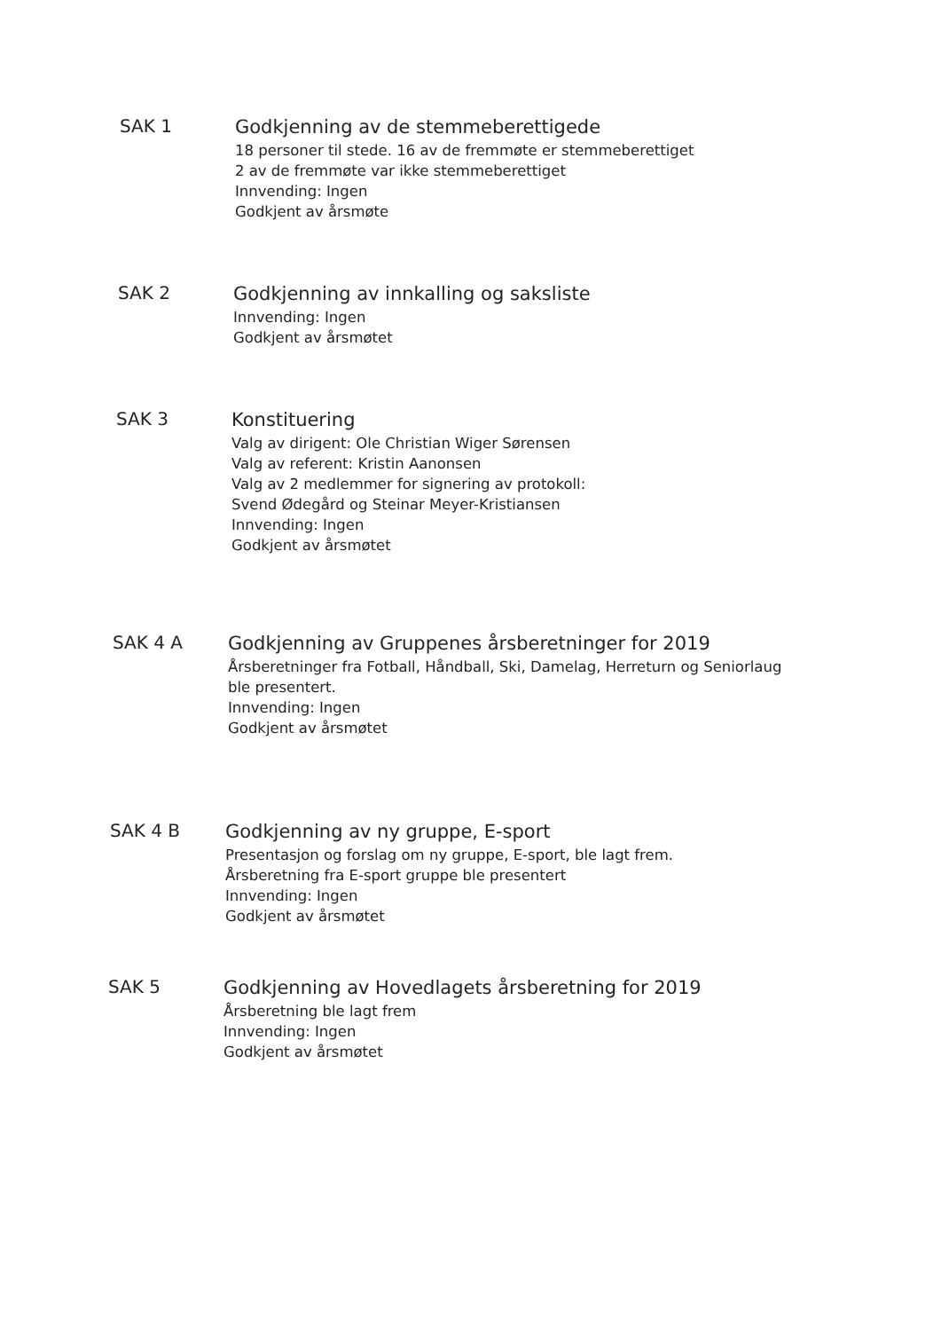SAK 1
Godkjenning av de stemmeberettigede
18 personer til stede. 16 av de fremmøte er stemmeberettiget
2 av de fremmøte var ikke stemmeberettiget
Innvending: Ingen
Godkjent av årsmøte
SAK 2
Godkjenning av innkalling og saksliste
Innvending: Ingen
Godkjent av årsmøtet
SAK 3
Konstituering
Valg av dirigent: Ole Christian Wiger Sørensen
Valg av referent: Kristin Aanonsen
Valg av 2 medlemmer for signering av protokoll:
Svend Ødegård og Steinar Meyer-Kristiansen
Innvending: Ingen
Godkjent av årsmøtet
SAK 4 A
Godkjenning av Gruppenes årsberetninger for 2019
Årsberetninger fra Fotball, Håndball, Ski, Damelag, Herreturn og Seniorlaug
ble presentert.
Innvending: Ingen
Godkjent av årsmøtet
SAK 4 B
Godkjenning av ny gruppe, E-sport
Presentasjon og forslag om ny gruppe, E-sport, ble lagt frem.
Årsberetning fra E-sport gruppe ble presentert
Innvending: Ingen
Godkjent av årsmøtet
SAK 5
Godkjenning av Hovedlagets årsberetning for 2019
Årsberetning ble lagt frem
Innvending: Ingen
Godkjent av årsmøtet